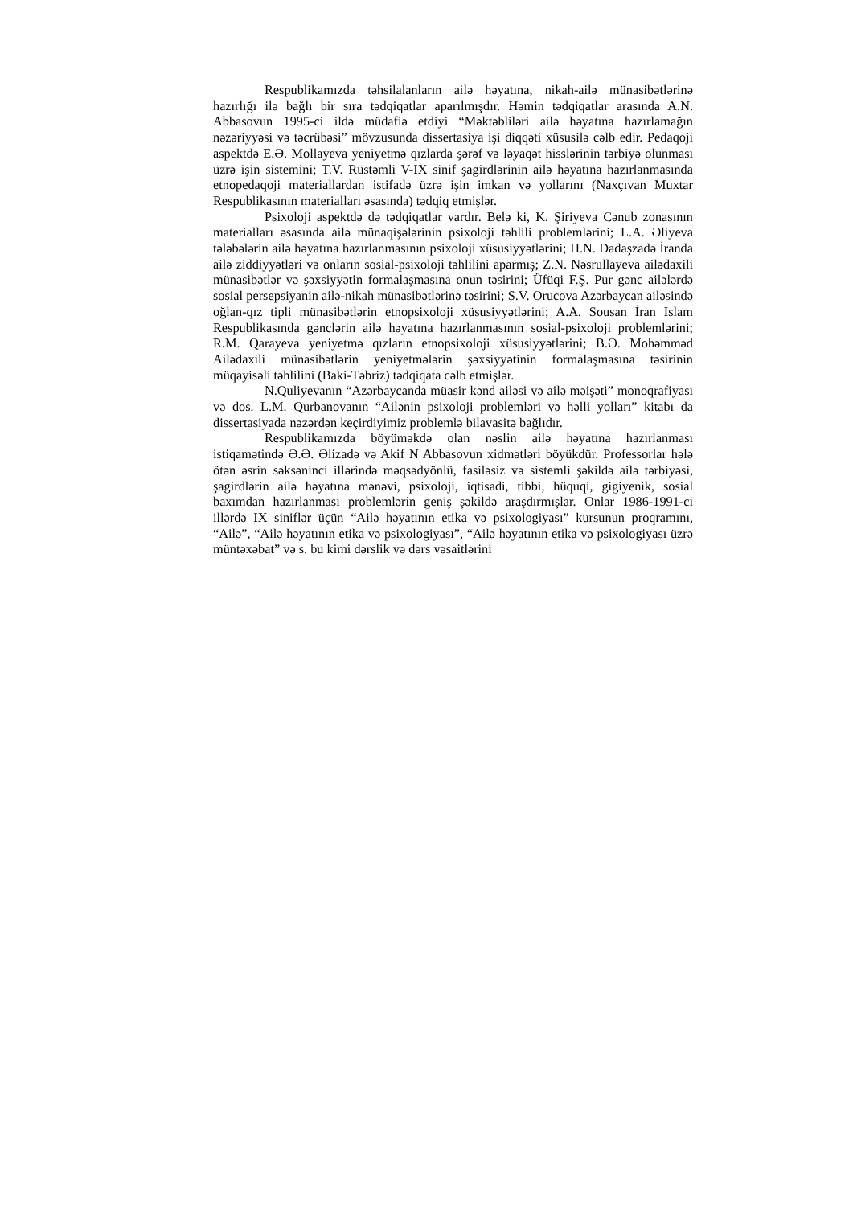Respublikamızda təhsilalanların ailə həyatına, nikah-ailə münasibətlərinə hazırlığı ilə bağlı bir sıra tədqiqatlar aparılmışdır. Həmin tədqiqatlar arasında A.N. Abbasovun 1995-ci ildə müdafiə etdiyi “Məktəbliləri ailə həyatına hazırlamağın nəzəriyyəsi və təcrübəsi” mövzusunda dissertasiya işi diqqəti xüsusilə cəlb edir. Pedaqoji aspektdə E.Ə. Mollayeva yeniyetmə qızlarda şərəf və ləyaqət hisslərinin tərbiyə olunması üzrə işin sistemini; T.V. Rüstəmli V-IX sinif şagirdlərinin ailə həyatına hazırlanmasında etnopedaqoji materiallardan istifadə üzrə işin imkan və yollarını (Naxçıvan Muxtar Respublikasının materialları əsasında) tədqiq etmişlər.
Psixoloji aspektdə də tədqiqatlar vardır. Belə ki, K. Şiriyeva Cənub zonasının materialları əsasında ailə münaqişələrinin psixoloji təhlili problemlərini; L.A. Əliyeva tələbələrin ailə həyatına hazırlanmasının psixoloji xüsusiyyətlərini; H.N. Dadaşzadə İranda ailə ziddiyyətləri və onların sosial-psixoloji təhlilini aparmış; Z.N. Nəsrullayeva ailədaxili münasibətlər və şəxsiyyətin formalaşmasına onun təsirini; Üfüqi F.Ş. Pur gənc ailələrdə sosial persepsiyanin ailə-nikah münasibətlərinə təsirini; S.V. Orucova Azərbaycan ailəsində oğlan-qız tipli münasibətlərin etnopsixoloji xüsusiyyətlərini; A.A. Sousan İran İslam Respublikasında gənclərin ailə həyatına hazırlanmasının sosial-psixoloji problemlərini; R.M. Qarayeva yeniyetmə qızların etnopsixoloji xüsusiyyətlərini; B.Ə. Mohəmməd Ailədaxili münasibətlərin yeniyetmələrin şəxsiyyətinin formalaşmasına təsirinin müqayisəli təhlilini (Baki-Təbriz) tədqiqata cəlb etmişlər.
N.Quliyevanın “Azərbaycanda müasir kənd ailəsi və ailə məişəti” monoqrafiyası və dos. L.M. Qurbanovanın “Ailənin psixoloji problemləri və həlli yolları” kitabı da dissertasiyada nəzərdən keçirdiyimiz problemlə bilavasitə bağlıdır.
Respublikamızda böyüməkdə olan nəslin ailə həyatına hazırlanması istiqamətində Ə.Ə. Əlizadə və Akif N Abbasovun xidmətləri böyükdür. Professorlar hələ ötən əsrin səksəninci illərində məqsədyönlü, fasiləsiz və sistemli şəkildə ailə tərbiyəsi, şagirdlərin ailə həyatına mənəvi, psixoloji, iqtisadi, tibbi, hüquqi, gigiyenik, sosial baxımdan hazırlanması problemlərin geniş şəkildə araşdırmışlar. Onlar 1986-1991-ci illərdə IX siniflər üçün “Ailə həyatının etika və psixologiyası” kursunun proqramını, “Ailə”, “Ailə həyatının etika və psixologiyası”, “Ailə həyatının etika və psixologiyası üzrə müntəxəbat” və s. bu kimi dərslik və dərs vəsaitlərini